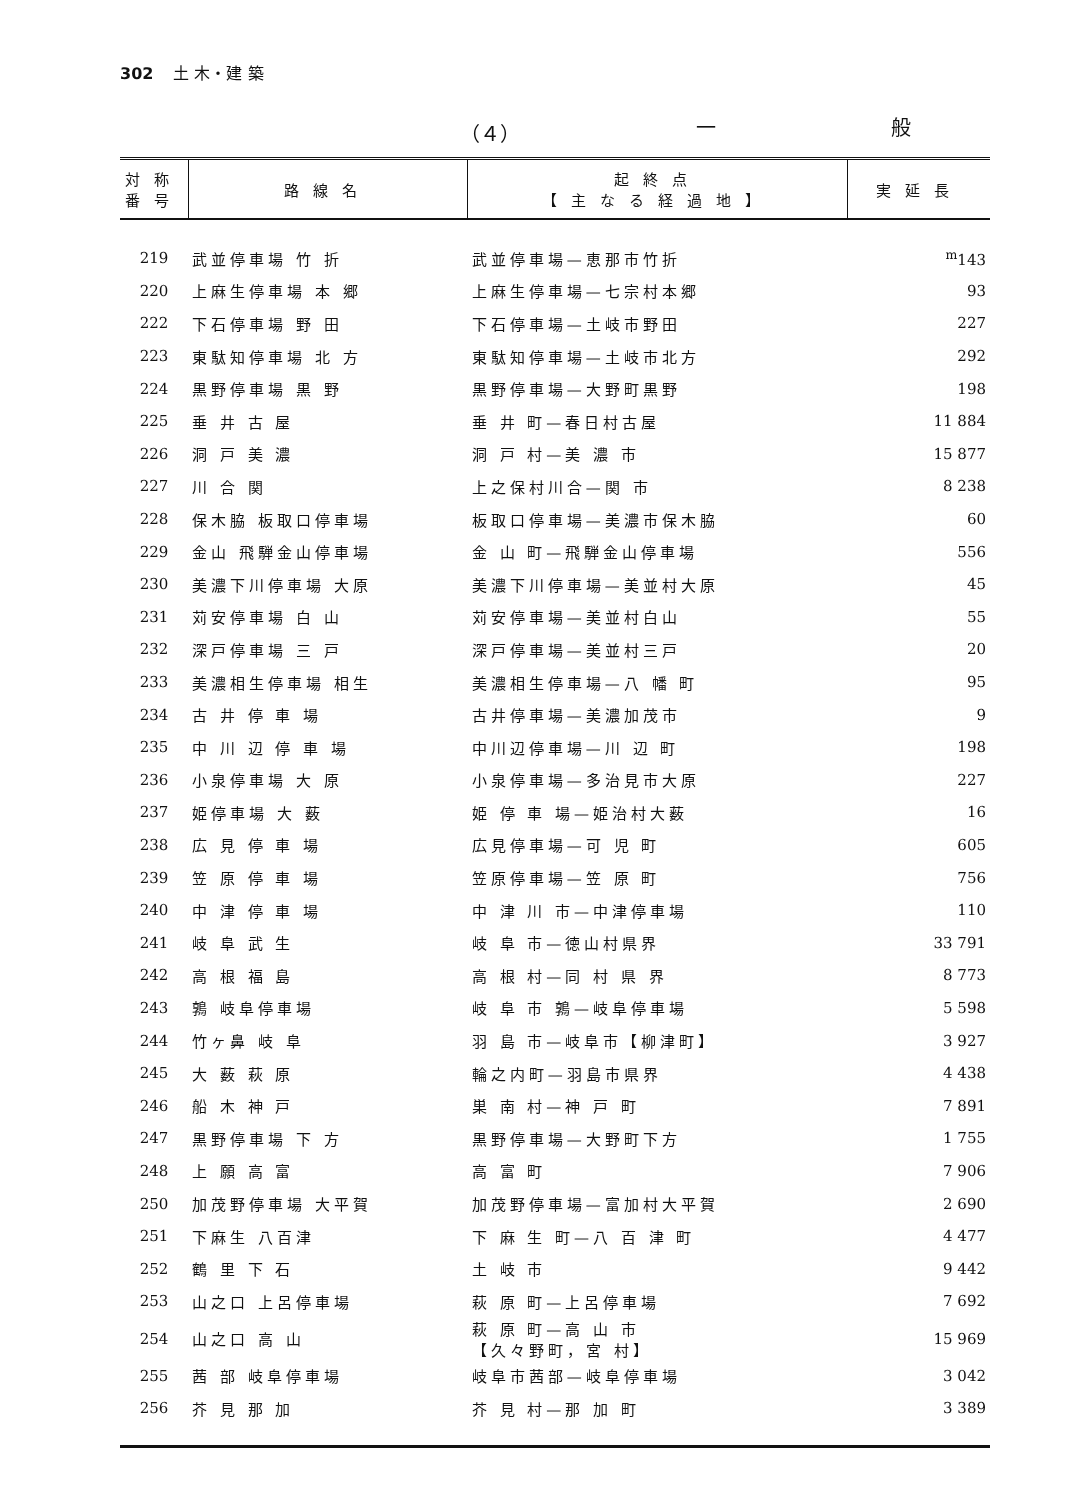302 土 木・建 築
（４） 一 般
| 対称 番号 | 路線名 | 起終点 【主なる経過地】 | 実延長 |
| --- | --- | --- | --- |
| 219 | 武並停車場 竹 折 | 武並停車場—恵那市竹折 | <sup>m</sup> 143 |
| 220 | 上麻生停車場 本 郷 | 上麻生停車場—七宗村本郷 | 93 |
| 222 | 下石停車場 野 田 | 下石停車場—土岐市野田 | 227 |
| 223 | 東駄知停車場 北 方 | 東駄知停車場—土岐市北方 | 292 |
| 224 | 黒野停車場 黒 野 | 黒野停車場—大野町黒野 | 198 |
| 225 | 垂 井 古 屋 | 垂 井 町—春日村古屋 | 11 884 |
| 226 | 洞 戸 美 濃 | 洞 戸 村—美 濃 市 | 15 877 |
| 227 | 川 合 関 | 上之保村川合—関 市 | 8 238 |
| 228 | 保木脇 板取口停車場 | 板取口停車場—美濃市保木脇 | 60 |
| 229 | 金山 飛騨金山停車場 | 金 山 町—飛騨金山停車場 | 556 |
| 230 | 美濃下川停車場 大原 | 美濃下川停車場—美並村大原 | 45 |
| 231 | 苅安停車場 白 山 | 苅安停車場—美並村白山 | 55 |
| 232 | 深戸停車場 三 戸 | 深戸停車場—美並村三戸 | 20 |
| 233 | 美濃相生停車場 相生 | 美濃相生停車場—八 幡 町 | 95 |
| 234 | 古 井 停 車 場 | 古井停車場—美濃加茂市 | 9 |
| 235 | 中 川 辺 停 車 場 | 中川辺停車場—川 辺 町 | 198 |
| 236 | 小泉停車場 大 原 | 小泉停車場—多治見市大原 | 227 |
| 237 | 姫停車場 大 薮 | 姫 停 車 場—姫治村大薮 | 16 |
| 238 | 広 見 停 車 場 | 広見停車場—可 児 町 | 605 |
| 239 | 笠 原 停 車 場 | 笠原停車場—笠 原 町 | 756 |
| 240 | 中 津 停 車 場 | 中 津 川 市—中津停車場 | 110 |
| 241 | 岐 阜 武 生 | 岐 阜 市—徳山村県界 | 33 791 |
| 242 | 高 根 福 島 | 高 根 村—同 村 県 界 | 8 773 |
| 243 | 鶉 岐阜停車場 | 岐 阜 市 鶉—岐阜停車場 | 5 598 |
| 244 | 竹ヶ鼻 岐 阜 | 羽 島 市—岐阜市【柳津町】 | 3 927 |
| 245 | 大 薮 萩 原 | 輪之内町—羽島市県界 | 4 438 |
| 246 | 船 木 神 戸 | 巣 南 村—神 戸 町 | 7 891 |
| 247 | 黒野停車場 下 方 | 黒野停車場—大野町下方 | 1 755 |
| 248 | 上 願 高 富 | 高 富 町 | 7 906 |
| 250 | 加茂野停車場 大平賀 | 加茂野停車場—富加村大平賀 | 2 690 |
| 251 | 下麻生 八百津 | 下 麻 生 町—八 百 津 町 | 4 477 |
| 252 | 鶴 里 下 石 | 土 岐 市 | 9 442 |
| 253 | 山之口 上呂停車場 | 萩 原 町—上呂停車場 | 7 692 |
| 254 | 山之口 高 山 | 萩 原 町—高 山 市 【久々野町，宮 村】 | 15 969 |
| 255 | 茜 部 岐阜停車場 | 岐阜市茜部—岐阜停車場 | 3 042 |
| 256 | 芥 見 那 加 | 芥 見 村—那 加 町 | 3 389 |